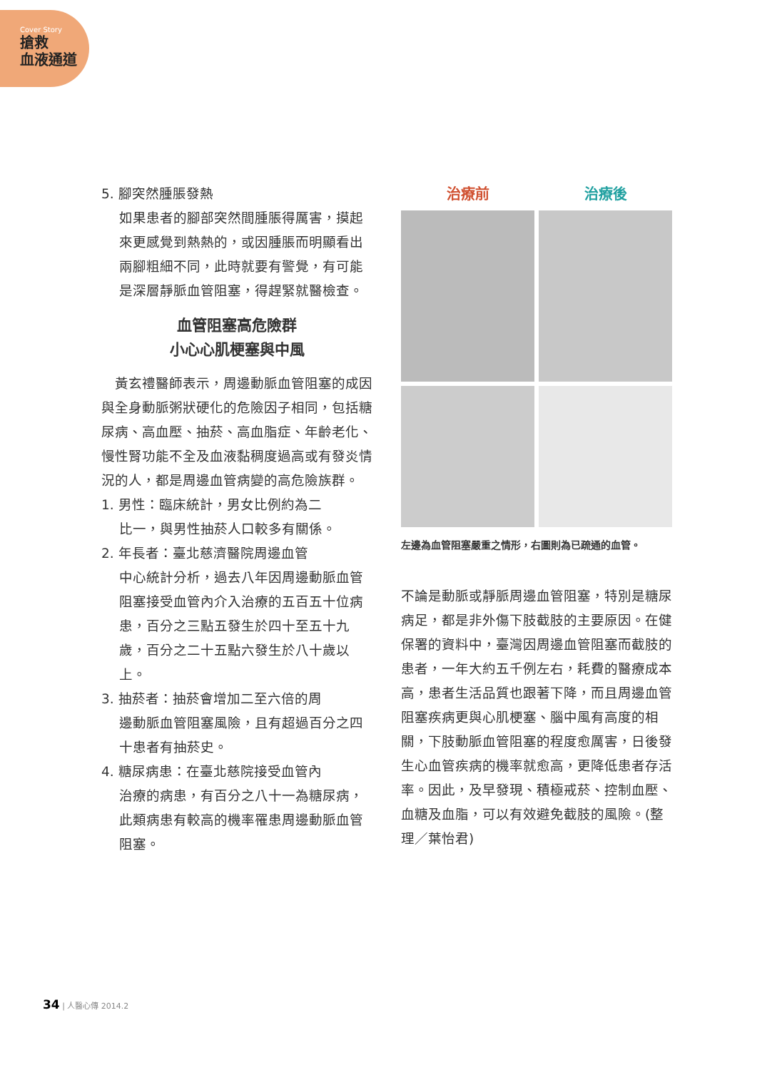Cover Story
搶救
血液通道
5. 腳突然腫脹發熱
如果患者的腳部突然間腫脹得厲害，摸起來更感覺到熱熱的，或因腫脹而明顯看出兩腳粗細不同，此時就要有警覺，有可能是深層靜脈血管阻塞，得趕緊就醫檢查。
血管阻塞高危險群
小心心肌梗塞與中風
　黃玄禮醫師表示，周邊動脈血管阻塞的成因與全身動脈粥狀硬化的危險因子相同，包括糖尿病、高血壓、抽菸、高血脂症、年齡老化、慢性腎功能不全及血液黏稠度過高或有發炎情況的人，都是周邊血管病變的高危險族群。
1. 男性：臨床統計，男女比例約為二
比一，與男性抽菸人口較多有關係。
2. 年長者：臺北慈濟醫院周邊血管
中心統計分析，過去八年因周邊動脈血管阻塞接受血管內介入治療的五百五十位病患，百分之三點五發生於四十至五十九歲，百分之二十五點六發生於八十歲以上。
3. 抽菸者：抽菸會增加二至六倍的周
邊動脈血管阻塞風險，且有超過百分之四十患者有抽菸史。
4. 糖尿病患：在臺北慈院接受血管內
治療的病患，有百分之八十一為糖尿病，此類病患有較高的機率罹患周邊動脈血管阻塞。
治療前
治療後
左邊為血管阻塞嚴重之情形，右圖則為已疏通的血管。
不論是動脈或靜脈周邊血管阻塞，特別是糖尿病足，都是非外傷下肢截肢的主要原因。在健保署的資料中，臺灣因周邊血管阻塞而截肢的患者，一年大約五千例左右，耗費的醫療成本高，患者生活品質也跟著下降，而且周邊血管阻塞疾病更與心肌梗塞、腦中風有高度的相關，下肢動脈血管阻塞的程度愈厲害，日後發生心血管疾病的機率就愈高，更降低患者存活率。因此，及早發現、積極戒菸、控制血壓、血糖及血脂，可以有效避免截肢的風險。(整理／葉怡君)
34 | 人醫心傳 2014.2